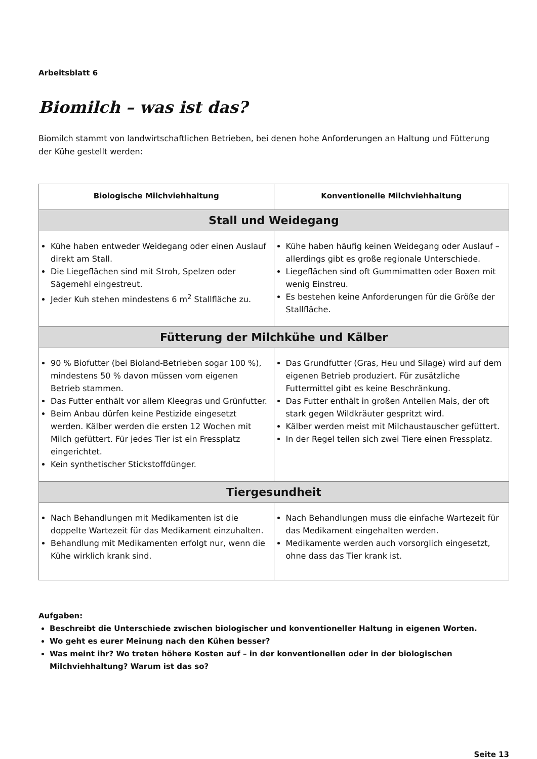Arbeitsblatt 6
Biomilch – was ist das?
Biomilch stammt von landwirtschaftlichen Betrieben, bei denen hohe Anforderungen an Haltung und Fütterung
der Kühe gestellt werden:
| Biologische Milchviehhaltung | Konventionelle Milchviehhaltung |
| --- | --- |
| Stall und Weidegang | |
| Kühe haben entweder Weidegang oder einen Auslauf direkt am Stall. Die Liegeflächen sind mit Stroh, Spelzen oder Sägemehl eingestreut. Jeder Kuh stehen mindestens 6 m<sup>2</sup> Stallfläche zu. | Kühe haben häufig keinen Weidegang oder Auslauf – allerdings gibt es große regionale Unterschiede. Liegeflächen sind oft Gummimatten oder Boxen mit wenig Einstreu. Es bestehen keine Anforderungen für die Größe der Stallfläche. |
| Fütterung der Milchkühe und Kälber | |
| 90 % Biofutter (bei Bioland-Betrieben sogar 100 %), mindestens 50 % davon müssen vom eigenen Betrieb stammen. Das Futter enthält vor allem Kleegras und Grünfutter. Beim Anbau dürfen keine Pestizide eingesetzt werden. Kälber werden die ersten 12 Wochen mit Milch gefüttert. Für jedes Tier ist ein Fressplatz eingerichtet. Kein synthetischer Stickstoffdünger. | Das Grundfutter (Gras, Heu und Silage) wird auf dem eigenen Betrieb produziert. Für zusätzliche Futtermittel gibt es keine Beschränkung. Das Futter enthält in großen Anteilen Mais, der oft stark gegen Wildkräuter gespritzt wird. Kälber werden meist mit Milchaustauscher gefüttert. In der Regel teilen sich zwei Tiere einen Fressplatz. |
| Tiergesundheit | |
| Nach Behandlungen mit Medikamenten ist die doppelte Wartezeit für das Medikament einzuhalten. Behandlung mit Medikamenten erfolgt nur, wenn die Kühe wirklich krank sind. | Nach Behandlungen muss die einfache Wartezeit für das Medikament eingehalten werden. Medikamente werden auch vorsorglich eingesetzt, ohne dass das Tier krank ist. |
Aufgaben:
Beschreibt die Unterschiede zwischen biologischer und konventioneller Haltung in eigenen Worten.
Wo geht es eurer Meinung nach den Kühen besser?
Was meint ihr? Wo treten höhere Kosten auf – in der konventionellen oder in der biologischen Milchviehhaltung? Warum ist das so?
Seite 13